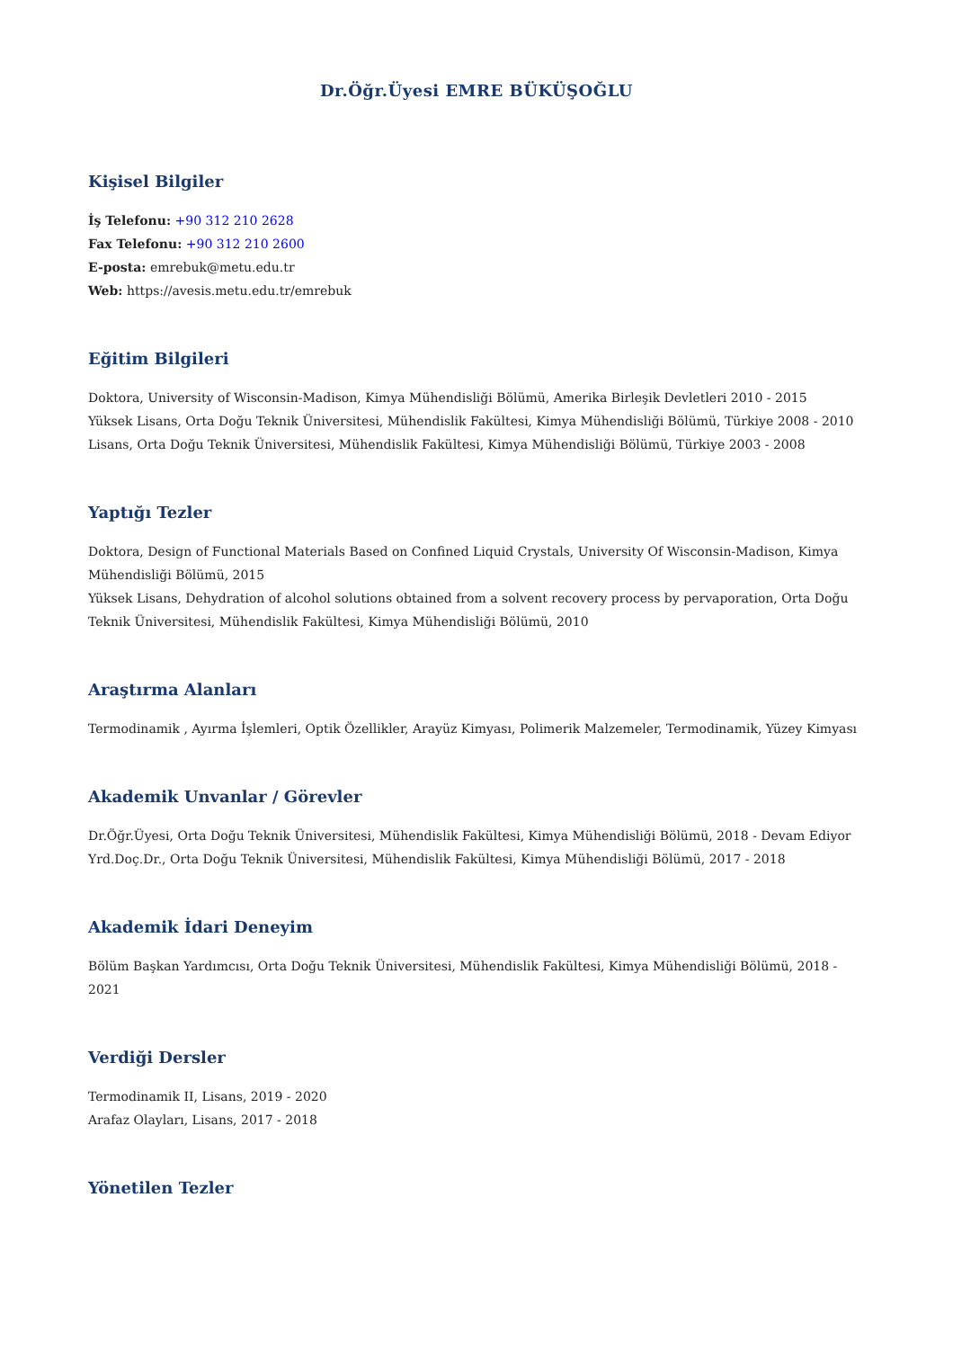Dr.Öğr.Üyesi EMRE BÜKÜŞOĞLU
Kişisel Bilgiler
İş Telefonu: +90 312 210 2628
Fax Telefonu: +90 312 210 2600
E-posta: emrebuk@metu.edu.tr
Web: https://avesis.metu.edu.tr/emrebuk
Eğitim Bilgileri
Doktora, University of Wisconsin-Madison, Kimya Mühendisliği Bölümü, Amerika Birleşik Devletleri 2010 - 2015
Yüksek Lisans, Orta Doğu Teknik Üniversitesi, Mühendislik Fakültesi, Kimya Mühendisliği Bölümü, Türkiye 2008 - 2010
Lisans, Orta Doğu Teknik Üniversitesi, Mühendislik Fakültesi, Kimya Mühendisliği Bölümü, Türkiye 2003 - 2008
Yaptığı Tezler
Doktora, Design of Functional Materials Based on Confined Liquid Crystals, University Of Wisconsin-Madison, Kimya Mühendisliği Bölümü, 2015
Yüksek Lisans, Dehydration of alcohol solutions obtained from a solvent recovery process by pervaporation, Orta Doğu Teknik Üniversitesi, Mühendislik Fakültesi, Kimya Mühendisliği Bölümü, 2010
Araştırma Alanları
Termodinamik , Ayırma İşlemleri, Optik Özellikler, Arayüz Kimyası, Polimerik Malzemeler, Termodinamik, Yüzey Kimyası
Akademik Unvanlar / Görevler
Dr.Öğr.Üyesi, Orta Doğu Teknik Üniversitesi, Mühendislik Fakültesi, Kimya Mühendisliği Bölümü, 2018 - Devam Ediyor
Yrd.Doç.Dr., Orta Doğu Teknik Üniversitesi, Mühendislik Fakültesi, Kimya Mühendisliği Bölümü, 2017 - 2018
Akademik İdari Deneyim
Bölüm Başkan Yardımcısı, Orta Doğu Teknik Üniversitesi, Mühendislik Fakültesi, Kimya Mühendisliği Bölümü, 2018 - 2021
Verdiği Dersler
Termodinamik II, Lisans, 2019 - 2020
Arafaz Olayları, Lisans, 2017 - 2018
Yönetilen Tezler